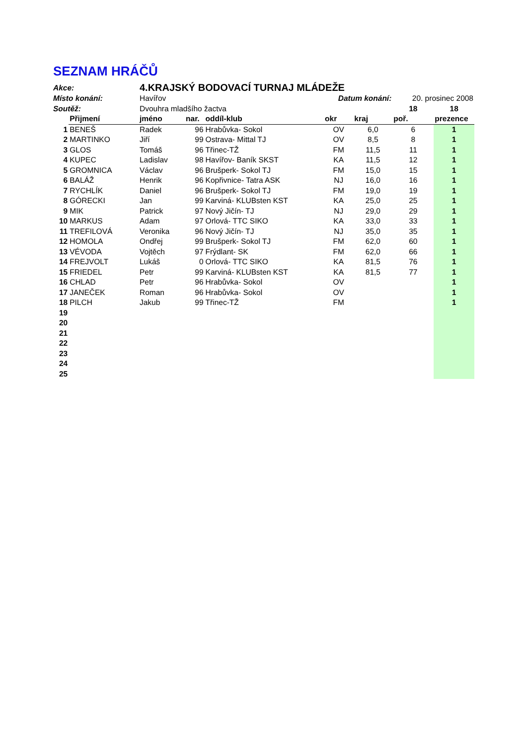SEZNAM HRÁČŮ
| Akce: | | 4.KRAJSKÝ BODOVACÍ TURNAJ MLÁDEŽE | | | | | | |
| Místo konání: | | Havířov | | | Datum konání: | | 20. prosinec 2008 | |
| Soutěž: | | Dvouhra mladšího žactva | | | | | 18 | 18 |
| | Přijmení | jméno | nar. | oddíl-klub | okr | kraj | poř. | prezence |
| 1 | BENEŠ | Radek | 96 | Hrabůvka- Sokol | OV | 6,0 | 6 | 1 |
| 2 | MARTINKO | Jiří | 99 | Ostrava- Mittal TJ | OV | 8,5 | 8 | 1 |
| 3 | GLOS | Tomáš | 96 | Třinec-TŽ | FM | 11,5 | 11 | 1 |
| 4 | KUPEC | Ladislav | 98 | Havířov- Baník SKST | KA | 11,5 | 12 | 1 |
| 5 | GROMNICA | Václav | 96 | Brušperk- Sokol TJ | FM | 15,0 | 15 | 1 |
| 6 | BALÁŽ | Henrik | 96 | Kopřivnice- Tatra ASK | NJ | 16,0 | 16 | 1 |
| 7 | RYCHLÍK | Daniel | 96 | Brušperk- Sokol TJ | FM | 19,0 | 19 | 1 |
| 8 | GÓRECKI | Jan | 99 | Karviná- KLUBsten KST | KA | 25,0 | 25 | 1 |
| 9 | MIK | Patrick | 97 | Nový Jičín- TJ | NJ | 29,0 | 29 | 1 |
| 10 | MARKUS | Adam | 97 | Orlová- TTC SIKO | KA | 33,0 | 33 | 1 |
| 11 | TREFILOVÁ | Veronika | 96 | Nový Jičín- TJ | NJ | 35,0 | 35 | 1 |
| 12 | HOMOLA | Ondřej | 99 | Brušperk- Sokol TJ | FM | 62,0 | 60 | 1 |
| 13 | VÉVODA | Vojtěch | 97 | Frýdlant- SK | FM | 62,0 | 66 | 1 |
| 14 | FREJVOLT | Lukáš | 0 | Orlová- TTC SIKO | KA | 81,5 | 76 | 1 |
| 15 | FRIEDEL | Petr | 99 | Karviná- KLUBsten KST | KA | 81,5 | 77 | 1 |
| 16 | CHLAD | Petr | 96 | Hrabůvka- Sokol | OV | | | 1 |
| 17 | JANEČEK | Roman | 96 | Hrabůvka- Sokol | OV | | | 1 |
| 18 | PILCH | Jakub | 99 | Třinec-TŽ | FM | | | 1 |
| 19 | | | | | | | | |
| 20 | | | | | | | | |
| 21 | | | | | | | | |
| 22 | | | | | | | | |
| 23 | | | | | | | | |
| 24 | | | | | | | | |
| 25 | | | | | | | | |